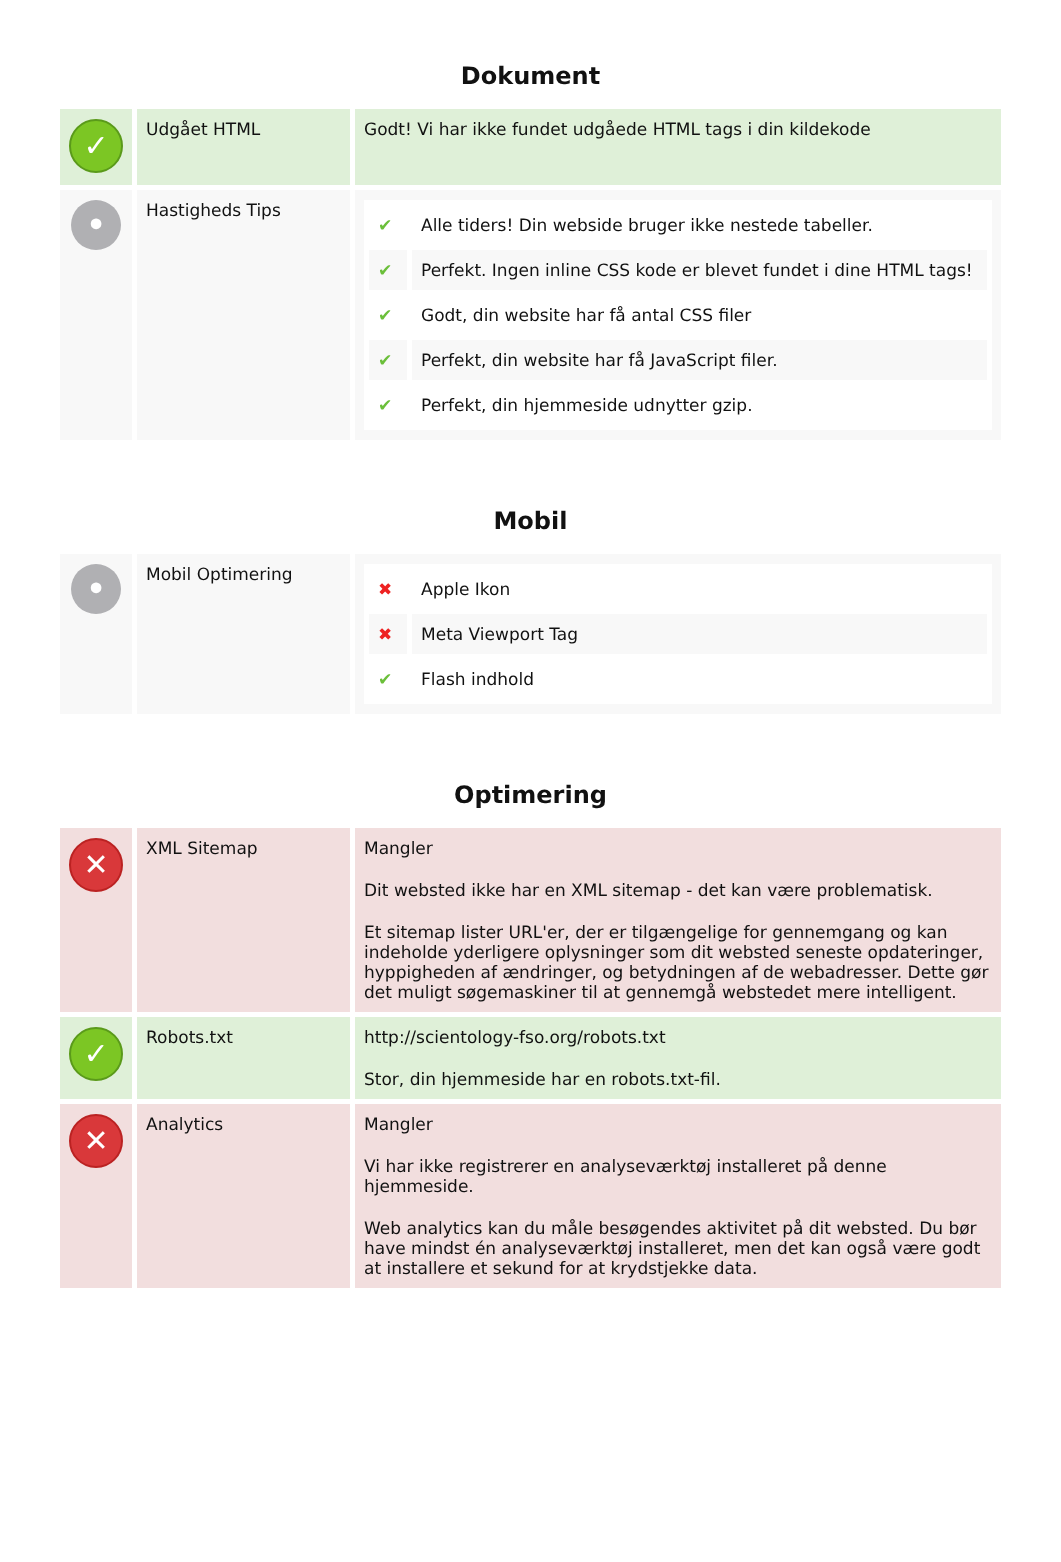Dokument
| ✓ | Udgået HTML | Godt! Vi har ikke fundet udgåede HTML tags i din kildekode |
| • | Hastigheds Tips | / ✔ / Alle tiders! Din webside bruger ikke nestede tabeller. / / ✔ / Perfekt. Ingen inline CSS kode er blevet fundet i dine HTML tags! / / ✔ / Godt, din website har få antal CSS filer / / ✔ / Perfekt, din website har få JavaScript filer. / / ✔ / Perfekt, din hjemmeside udnytter gzip. / |
Mobil
| • | Mobil Optimering | / ✖ / Apple Ikon / / ✖ / Meta Viewport Tag / / ✔ / Flash indhold / |
Optimering
| ✕ | XML Sitemap | Mangler Dit websted ikke har en XML sitemap - det kan være problematisk. Et sitemap lister URL'er, der er tilgængelige for gennemgang og kan indeholde yderligere oplysninger som dit websted seneste opdateringer, hyppigheden af ændringer, og betydningen af de webadresser. Dette gør det muligt søgemaskiner til at gennemgå webstedet mere intelligent. |
| ✓ | Robots.txt | http://scientology-fso.org/robots.txt Stor, din hjemmeside har en robots.txt-fil. |
| ✕ | Analytics | Mangler Vi har ikke registrerer en analyseværktøj installeret på denne hjemmeside. Web analytics kan du måle besøgendes aktivitet på dit websted. Du bør have mindst én analyseværktøj installeret, men det kan også være godt at installere et sekund for at krydstjekke data. |